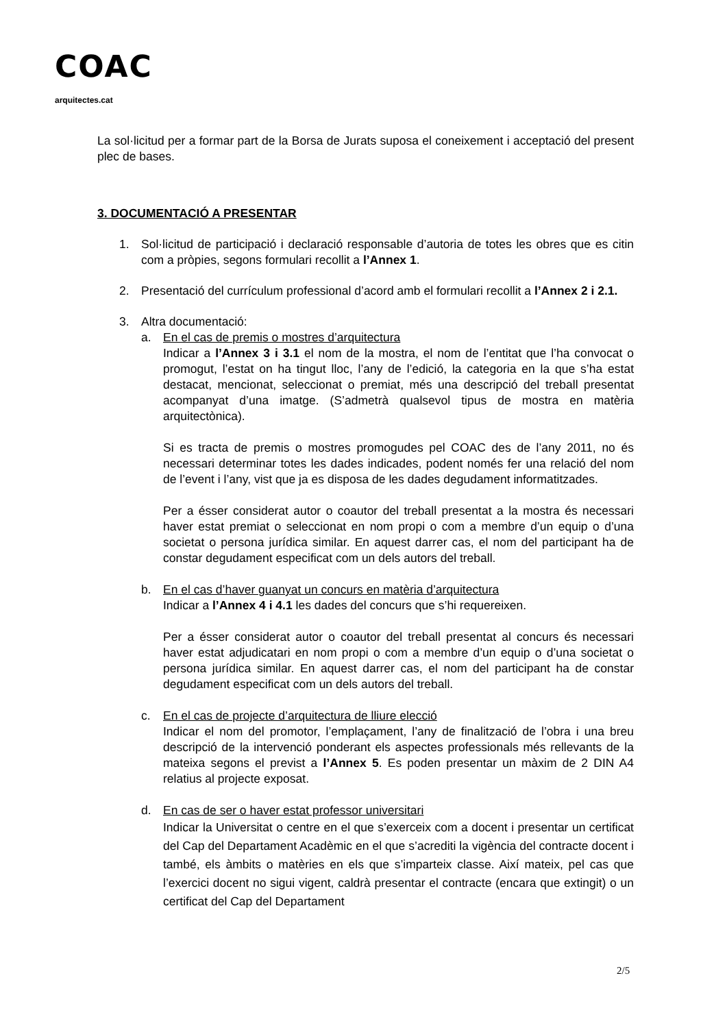COAC
arquitectes.cat
La sol·licitud per a formar part de la Borsa de Jurats suposa el coneixement i acceptació del present plec de bases.
3. DOCUMENTACIÓ A PRESENTAR
1. Sol·licitud de participació i declaració responsable d’autoria de totes les obres que es citin com a pròpies, segons formulari recollit a l’Annex 1.
2. Presentació del currículum professional d’acord amb el formulari recollit a l’Annex 2 i 2.1.
3. Altra documentació:
a. En el cas de premis o mostres d’arquitectura
Indicar a l’Annex 3 i 3.1 el nom de la mostra, el nom de l’entitat que l’ha convocat o promogut, l’estat on ha tingut lloc, l’any de l’edició, la categoria en la que s’ha estat destacat, mencionat, seleccionat o premiat, més una descripció del treball presentat acompanyat d’una imatge. (S’admetrà qualsevol tipus de mostra en matèria arquitectònica).
Si es tracta de premis o mostres promogudes pel COAC des de l’any 2011, no és necessari determinar totes les dades indicades, podent només fer una relació del nom de l’event i l’any, vist que ja es disposa de les dades degudament informatitzades.
Per a ésser considerat autor o coautor del treball presentat a la mostra és necessari haver estat premiat o seleccionat en nom propi o com a membre d’un equip o d’una societat o persona jurídica similar. En aquest darrer cas, el nom del participant ha de constar degudament especificat com un dels autors del treball.
b. En el cas d’haver guanyat un concurs en matèria d’arquitectura
Indicar a l’Annex 4 i 4.1 les dades del concurs que s’hi requereixen.
Per a ésser considerat autor o coautor del treball presentat al concurs és necessari haver estat adjudicatari en nom propi o com a membre d’un equip o d’una societat o persona jurídica similar. En aquest darrer cas, el nom del participant ha de constar degudament especificat com un dels autors del treball.
c. En el cas de projecte d’arquitectura de lliure elecció
Indicar el nom del promotor, l’emplaçament, l’any de finalització de l’obra i una breu descripció de la intervenció ponderant els aspectes professionals més rellevants de la mateixa segons el previst a l’Annex 5. Es poden presentar un màxim de 2 DIN A4 relatius al projecte exposat.
d. En cas de ser o haver estat professor universitari
Indicar la Universitat o centre en el que s’exerceix com a docent i presentar un certificat del Cap del Departament Acadèmic en el que s’acrediti la vigència del contracte docent i també, els àmbits o matèries en els que s’imparteix classe. Així mateix, pel cas que l’exercici docent no sigui vigent, caldrà presentar el contracte (encara que extingit) o un certificat del Cap del Departament
2/5